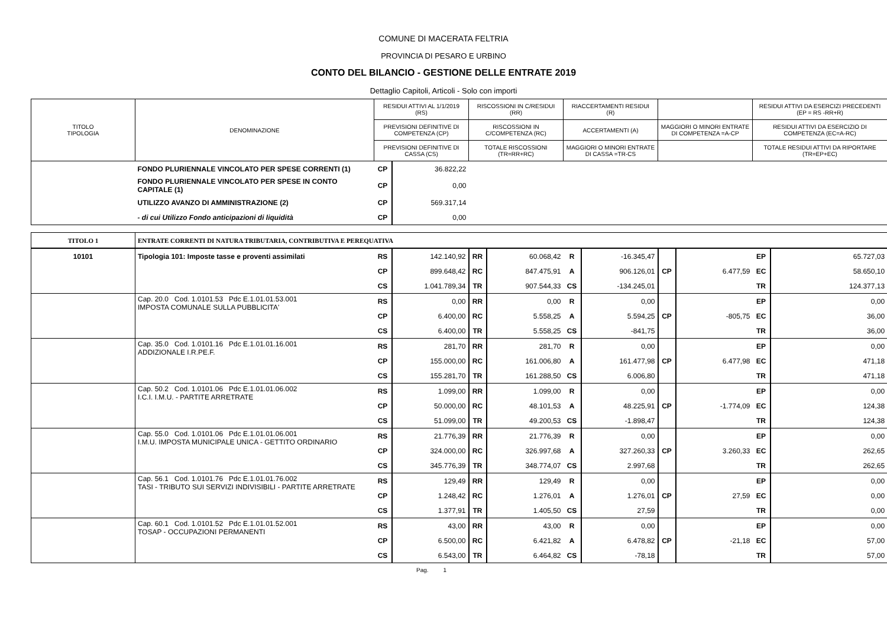COMUNE DI MACERATA FELTRIA
PROVINCIA DI PESARO E URBINO
CONTO DEL BILANCIO - GESTIONE DELLE ENTRATE 2019
Dettaglio Capitoli, Articoli - Solo con importi
| TITOLO TIPOLOGIA | DENOMINAZIONE | RESIDUI ATTIVI AL 1/1/2019 (RS) | RISCOSSIONI IN C/RESIDUI (RR) | RIACCERTAMENTI RESIDUI (R) | | RESIDUI ATTIVI DA ESERCIZI PRECEDENTI (EP = RS -RR+R) |
| | | PREVISIONI DEFINITIVE DI COMPETENZA (CP) | RISCOSSIONI IN C/COMPETENZA (RC) | ACCERTAMENTI (A) | MAGGIORI O MINORI ENTRATE DI COMPETENZA =A-CP | RESIDUI ATTIVI DA ESERCIZIO DI COMPETENZA (EC=A-RC) |
| | | PREVISIONI DEFINITIVE DI CASSA (CS) | TOTALE RISCOSSIONI (TR=RR+RC) | MAGGIORI O MINORI ENTRATE DI CASSA =TR-CS | | TOTALE RESIDUI ATTIVI DA RIPORTARE (TR=EP+EC) |
| | FONDO PLURIENNALE VINCOLATO PER SPESE CORRENTI (1) | CP | 36.822,22 | |
| | FONDO PLURIENNALE VINCOLATO PER SPESE IN CONTO CAPITALE (1) | CP | 0,00 | |
| | UTILIZZO AVANZO DI AMMINISTRAZIONE (2) | CP | 569.317,14 | |
| | - di cui Utilizzo Fondo anticipazioni di liquidità | CP | 0,00 | |
| TITOLO 1 | ENTRATE CORRENTI DI NATURA TRIBUTARIA, CONTRIBUTIVA E PEREQUATIVA | | | | | | | | | | |
| 10101 | Tipologia 101: Imposte tasse e proventi assimilati | RS | 142.140,92 | RR | 60.068,42 | R | -16.345,47 | | | EP | 65.727,03 |
| | | CP | 899.648,42 | RC | 847.475,91 | A | 906.126,01 | CP | 6.477,59 | EC | 58.650,10 |
| | | CS | 1.041.789,34 | TR | 907.544,33 | CS | -134.245,01 | | | TR | 124.377,13 |
| | Cap. 20.0 Cod. 1.0101.53 Pdc E.1.01.01.53.001 IMPOSTA COMUNALE SULLA PUBBLICITA' | RS | 0,00 | RR | 0,00 | R | 0,00 | | | EP | 0,00 |
| | | CP | 6.400,00 | RC | 5.558,25 | A | 5.594,25 | CP | -805,75 | EC | 36,00 |
| | | CS | 6.400,00 | TR | 5.558,25 | CS | -841,75 | | | TR | 36,00 |
| | Cap. 35.0 Cod. 1.0101.16 Pdc E.1.01.01.16.001 ADDIZIONALE I.R.PE.F. | RS | 281,70 | RR | 281,70 | R | 0,00 | | | EP | 0,00 |
| | | CP | 155.000,00 | RC | 161.006,80 | A | 161.477,98 | CP | 6.477,98 | EC | 471,18 |
| | | CS | 155.281,70 | TR | 161.288,50 | CS | 6.006,80 | | | TR | 471,18 |
| | Cap. 50.2 Cod. 1.0101.06 Pdc E.1.01.01.06.002 I.C.I. I.M.U. - PARTITE ARRETRATE | RS | 1.099,00 | RR | 1.099,00 | R | 0,00 | | | EP | 0,00 |
| | | CP | 50.000,00 | RC | 48.101,53 | A | 48.225,91 | CP | -1.774,09 | EC | 124,38 |
| | | CS | 51.099,00 | TR | 49.200,53 | CS | -1.898,47 | | | TR | 124,38 |
| | Cap. 55.0 Cod. 1.0101.06 Pdc E.1.01.01.06.001 I.M.U. IMPOSTA MUNICIPALE UNICA - GETTITO ORDINARIO | RS | 21.776,39 | RR | 21.776,39 | R | 0,00 | | | EP | 0,00 |
| | | CP | 324.000,00 | RC | 326.997,68 | A | 327.260,33 | CP | 3.260,33 | EC | 262,65 |
| | | CS | 345.776,39 | TR | 348.774,07 | CS | 2.997,68 | | | TR | 262,65 |
| | Cap. 56.1 Cod. 1.0101.76 Pdc E.1.01.01.76.002 TASI - TRIBUTO SUI SERVIZI INDIVISIBILI - PARTITE ARRETRATE | RS | 129,49 | RR | 129,49 | R | 0,00 | | | EP | 0,00 |
| | | CP | 1.248,42 | RC | 1.276,01 | A | 1.276,01 | CP | 27,59 | EC | 0,00 |
| | | CS | 1.377,91 | TR | 1.405,50 | CS | 27,59 | | | TR | 0,00 |
| | Cap. 60.1 Cod. 1.0101.52 Pdc E.1.01.01.52.001 TOSAP - OCCUPAZIONI PERMANENTI | RS | 43,00 | RR | 43,00 | R | 0,00 | | | EP | 0,00 |
| | | CP | 6.500,00 | RC | 6.421,82 | A | 6.478,82 | CP | -21,18 | EC | 57,00 |
| | | CS | 6.543,00 | TR | 6.464,82 | CS | -78,18 | | | TR | 57,00 |
Pag. 1